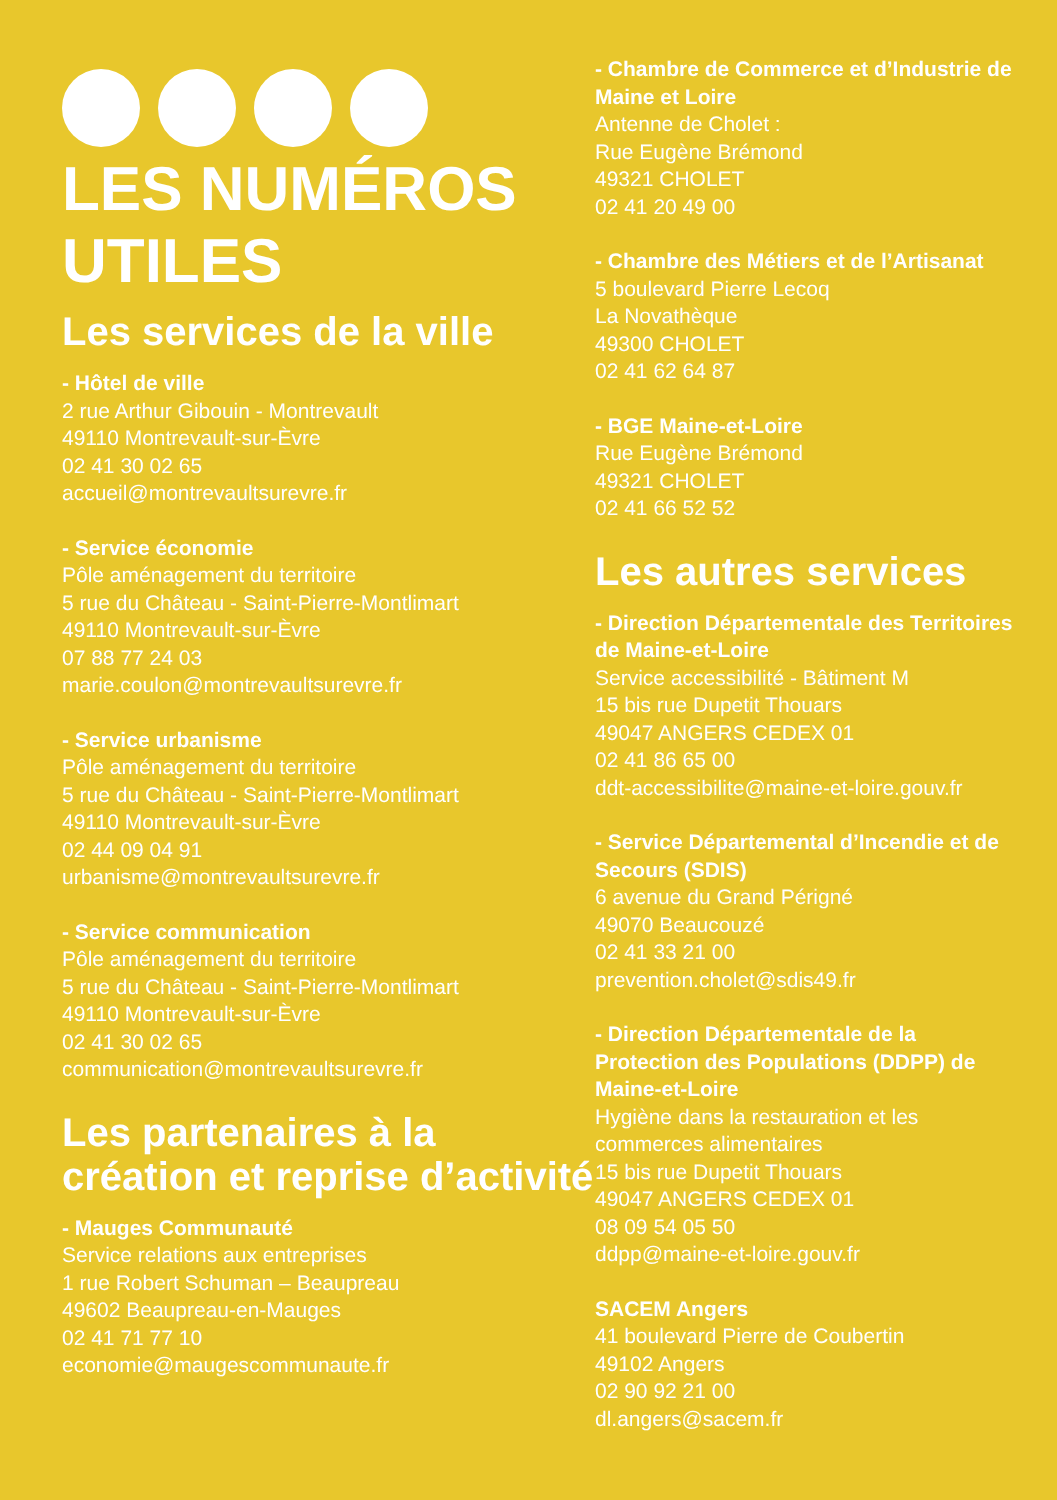LES NUMÉROS UTILES
Les services de la ville
- Hôtel de ville
2 rue Arthur Gibouin - Montrevault
49110 Montrevault-sur-Èvre
02 41 30 02 65
accueil@montrevaultsurevre.fr
- Service économie
Pôle aménagement du territoire
5 rue du Château - Saint-Pierre-Montlimart
49110 Montrevault-sur-Èvre
07 88 77 24 03
marie.coulon@montrevaultsurevre.fr
- Service urbanisme
Pôle aménagement du territoire
5 rue du Château - Saint-Pierre-Montlimart
49110 Montrevault-sur-Èvre
02 44 09 04 91
urbanisme@montrevaultsurevre.fr
- Service communication
Pôle aménagement du territoire
5 rue du Château - Saint-Pierre-Montlimart
49110 Montrevault-sur-Èvre
02 41 30 02 65
communication@montrevaultsurevre.fr
Les partenaires à la création et reprise d’activité
- Mauges Communauté
Service relations aux entreprises
1 rue Robert Schuman – Beaupreau
49602 Beaupreau-en-Mauges
02 41 71 77 10
economie@maugescommunaute.fr
- Chambre de Commerce et d’Industrie de Maine et Loire
Antenne de Cholet :
Rue Eugène Brémond
49321 CHOLET
02 41 20 49 00
- Chambre des Métiers et de l’Artisanat
5 boulevard Pierre Lecoq
La Novathèque
49300 CHOLET
02 41 62 64 87
- BGE Maine-et-Loire
Rue Eugène Brémond
49321 CHOLET
02 41 66 52 52
Les autres services
- Direction Départementale des Territoires de Maine-et-Loire
Service accessibilité - Bâtiment M
15 bis rue Dupetit Thouars
49047 ANGERS CEDEX 01
02 41 86 65 00
ddt-accessibilite@maine-et-loire.gouv.fr
- Service Départemental d’Incendie et de Secours (SDIS)
6 avenue du Grand Périgné
49070 Beaucouzé
02 41 33 21 00
prevention.cholet@sdis49.fr
- Direction Départementale de la Protection des Populations (DDPP) de Maine-et-Loire
Hygiène dans la restauration et les commerces alimentaires
15 bis rue Dupetit Thouars
49047 ANGERS CEDEX 01
08 09 54 05 50
ddpp@maine-et-loire.gouv.fr
SACEM Angers
41 boulevard Pierre de Coubertin
49102 Angers
02 90 92 21 00
dl.angers@sacem.fr